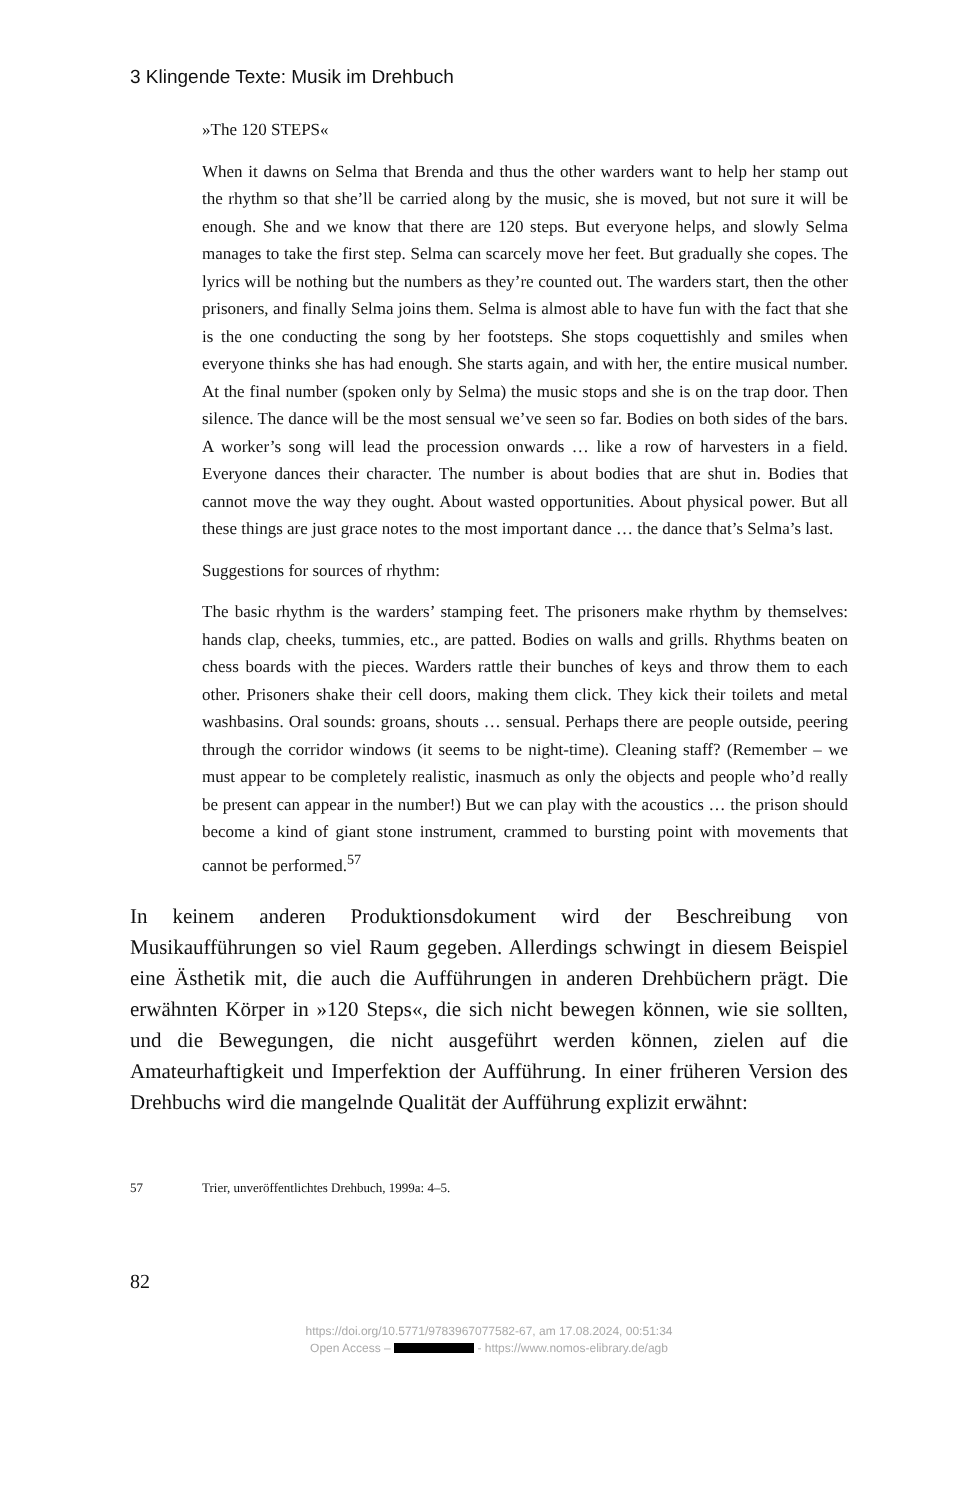3 Klingende Texte: Musik im Drehbuch
»The 120 STEPS«
When it dawns on Selma that Brenda and thus the other warders want to help her stamp out the rhythm so that she’ll be carried along by the music, she is moved, but not sure it will be enough. She and we know that there are 120 steps. But everyone helps, and slowly Selma manages to take the first step. Selma can scarcely move her feet. But gradually she copes. The lyrics will be nothing but the numbers as they’re counted out. The warders start, then the other prisoners, and finally Selma joins them. Selma is almost able to have fun with the fact that she is the one conducting the song by her footsteps. She stops coquettishly and smiles when everyone thinks she has had enough. She starts again, and with her, the entire musical number. At the final number (spoken only by Selma) the music stops and she is on the trap door. Then silence. The dance will be the most sensual we’ve seen so far. Bodies on both sides of the bars. A worker’s song will lead the procession onwards … like a row of harvesters in a field. Everyone dances their character. The number is about bodies that are shut in. Bodies that cannot move the way they ought. About wasted opportunities. About physical power. But all these things are just grace notes to the most important dance … the dance that’s Selma’s last.
Suggestions for sources of rhythm:
The basic rhythm is the warders’ stamping feet. The prisoners make rhythm by themselves: hands clap, cheeks, tummies, etc., are patted. Bodies on walls and grills. Rhythms beaten on chess boards with the pieces. Warders rattle their bunches of keys and throw them to each other. Prisoners shake their cell doors, making them click. They kick their toilets and metal washbasins. Oral sounds: groans, shouts … sensual. Perhaps there are people outside, peering through the corridor windows (it seems to be night-time). Cleaning staff? (Remember – we must appear to be completely realistic, inasmuch as only the objects and people who’d really be present can appear in the number!) But we can play with the acoustics … the prison should become a kind of giant stone instrument, crammed to bursting point with movements that cannot be performed.<sup>57</sup>
In keinem anderen Produktionsdokument wird der Beschreibung von Musikaufführungen so viel Raum gegeben. Allerdings schwingt in diesem Beispiel eine Ästhetik mit, die auch die Aufführungen in anderen Drehbüchern prägt. Die erwähnten Körper in »120 Steps«, die sich nicht bewegen können, wie sie sollten, und die Bewegungen, die nicht ausgeführt werden können, zielen auf die Amateurhaftigkeit und Imperfektion der Aufführung. In einer früheren Version des Drehbuchs wird die mangelnde Qualität der Aufführung explizit erwähnt:
57 Trier, unveröffentlichtes Drehbuch, 1999a: 4–5.
82
https://doi.org/10.5771/9783967077582-67, am 17.08.2024, 00:51:34
Open Access – - https://www.nomos-elibrary.de/agb